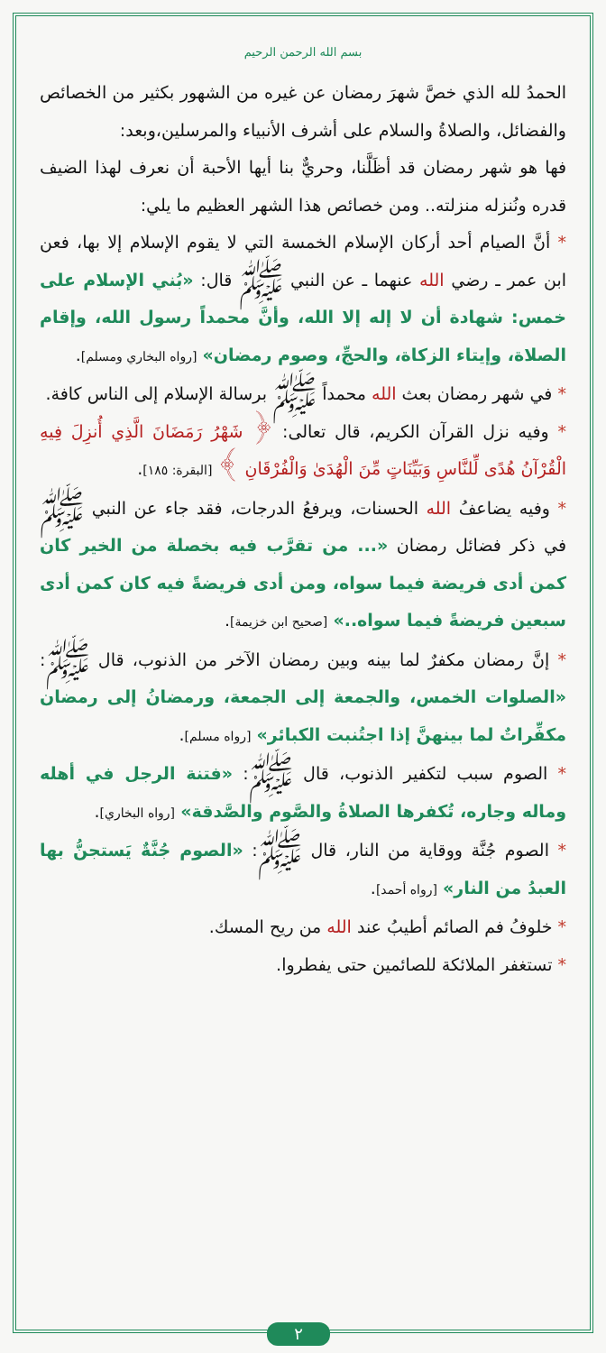بسم الله الرحمن الرحيم
الحمدُ لله الذي خصَّ شهرَ رمضان عن غيره من الشهور بكثير من الخصائص والفضائل، والصلاةُ والسلام على أشرف الأنبياء والمرسلين،وبعد:
فها هو شهر رمضان قد أظَلَّنا، وحريٌّ بنا أيها الأحبة أن نعرف لهذا الضيف قدره ونُنزله منزلته.. ومن خصائص هذا الشهر العظيم ما يلي:
* أنَّ الصيام أحد أركان الإسلام الخمسة التي لا يقوم الإسلام إلا بها، فعن ابن عمر ـ رضي الله عنهما ـ عن النبي ﷺ قال: «بُني الإسلام على خمس: شهادة أن لا إله إلا الله، وأنَّ محمداً رسول الله، وإقام الصلاة، وإيتاء الزكاة، والحجِّ، وصوم رمضان» [رواه البخاري ومسلم].
* في شهر رمضان بعث الله محمداً ﷺ برسالة الإسلام إلى الناس كافة.
* وفيه نزل القرآن الكريم، قال تعالى: ﴿ شَهْرُ رَمَضَانَ الَّذِي أُنزِلَ فِيهِ الْقُرْآنُ هُدًى لِّلنَّاسِ وَبَيِّنَاتٍ مِّنَ الْهُدَىٰ وَالْفُرْقَانِ ﴾ [البقرة: ١٨٥].
* وفيه يضاعفُ الله الحسنات، ويرفعُ الدرجات، فقد جاء عن النبي ﷺ في ذكر فضائل رمضان «... من تقرَّب فيه بخصلة من الخير كان كمن أدى فريضة فيما سواه، ومن أدى فريضةً فيه كان كمن أدى سبعين فريضةً فيما سواه..» [صحيح ابن خزيمة].
* إنَّ رمضان مكفرٌ لما بينه وبين رمضان الآخر من الذنوب، قال ﷺ: «الصلوات الخمس، والجمعة إلى الجمعة، ورمضانُ إلى رمضان مكفِّراتٌ لما بينهنَّ إذا اجتُنبت الكبائر» [رواه مسلم].
* الصوم سبب لتكفير الذنوب، قال ﷺ: «فتنة الرجل في أهله وماله وجاره، تُكفرها الصلاةُ والصَّوم والصَّدقة» [رواه البخاري].
* الصوم جُنَّة ووقاية من النار، قال ﷺ: «الصوم جُنَّةٌ يَستجنُّ بها العبدُ من النار» [رواه أحمد].
* خلوفُ فم الصائم أطيبُ عند الله من ريح المسك.
* تستغفر الملائكة للصائمين حتى يفطروا.
٢